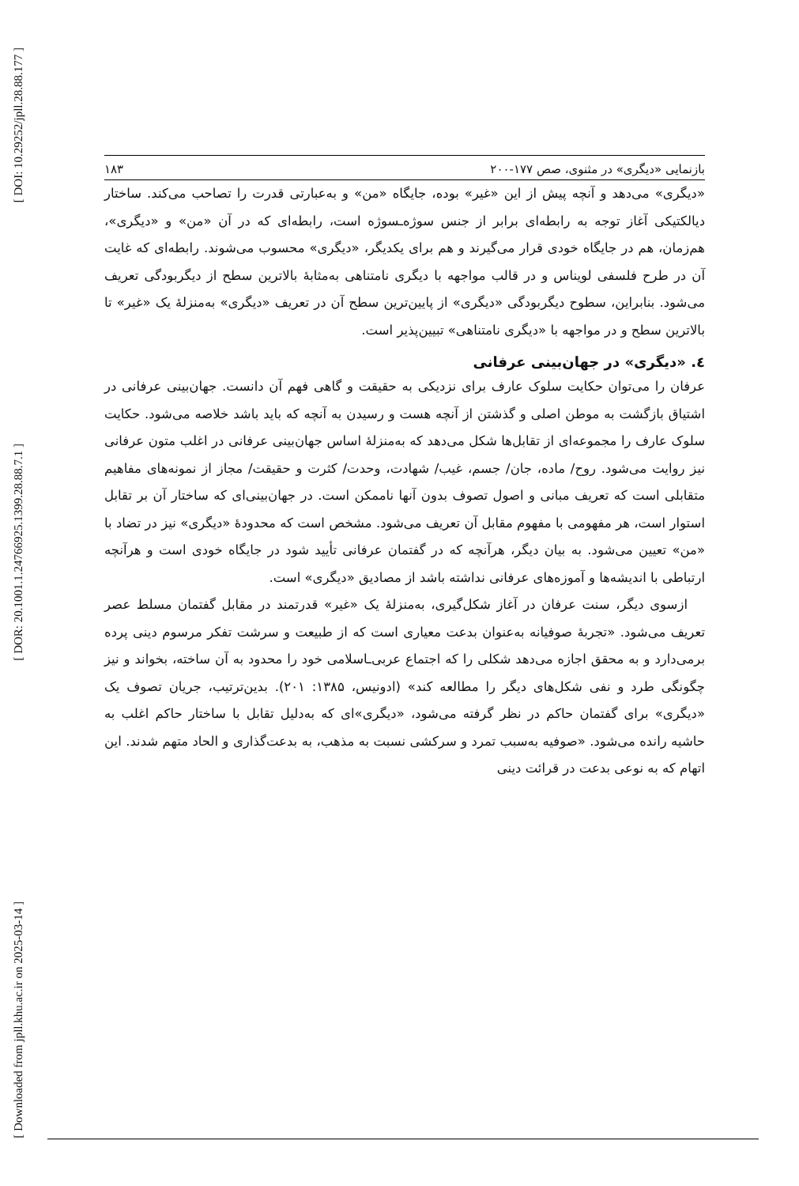[ DOI: 10.29252/jpll.28.88.177 ]
[ DOR: 20.1001.1.24766925.1399.28.88.7.1 ]
[ Downloaded from jpll.khu.ac.ir on 2025-03-14 ]
بازنمایی «دیگری» در مثنوی، صص ۱۷۷-۲۰۰ ۱۸۳
«دیگری» می‌دهد و آنچه پیش از این «غیر» بوده، جایگاه «من» و به‌عبارتی قدرت را تصاحب می‌کند. ساختار دیالکتیکی آغاز توجه به رابطه‌ای برابر از جنس سوژه‌ـسوژه است، رابطه‌ای که در آن «من» و «دیگری»، هم‌زمان، هم در جایگاه خودی قرار می‌گیرند و هم برای یکدیگر، «دیگری» محسوب می‌شوند. رابطه‌ای که غایت آن در طرح فلسفی لویناس و در قالب مواجهه با دیگری نامتناهی به‌مثابهٔ بالاترین سطح از دیگربودگی تعریف می‌شود. بنابراین، سطوح دیگربودگی «دیگری» از پایین‌ترین سطح آن در تعریف «دیگری» به‌منزلهٔ یک «غیر» تا بالاترین سطح و در مواجهه با «دیگری نامتناهی» تبیین‌پذیر است.
٤. «دیگری» در جهان‌بینی عرفانی
عرفان را می‌توان حکایت سلوک عارف برای نزدیکی به حقیقت و گاهی فهم آن دانست. جهان‌بینی عرفانی در اشتیاق بازگشت به موطن اصلی و گذشتن از آنچه هست و رسیدن به آنچه که باید باشد خلاصه می‌شود. حکایت سلوک عارف را مجموعه‌ای از تقابل‌ها شکل می‌دهد که به‌منزلهٔ اساس جهان‌بینی عرفانی در اغلب متون عرفانی نیز روایت می‌شود. روح/ ماده، جان/ جسم، غیب/ شهادت، وحدت/ کثرت و حقیقت/ مجاز از نمونه‌های مفاهیم متقابلی است که تعریف مبانی و اصول تصوف بدون آنها ناممکن است. در جهان‌بینی‌ای که ساختار آن بر تقابل استوار است، هر مفهومی با مفهوم مقابل آن تعریف می‌شود. مشخص است که محدودهٔ «دیگری» نیز در تضاد با «من» تعیین می‌شود. به بیان دیگر، هرآنچه که در گفتمان عرفانی تأیید شود در جایگاه خودی است و هرآنچه ارتباطی با اندیشه‌ها و آموزه‌های عرفانی نداشته باشد از مصادیق «دیگری» است.
ازسوی دیگر، سنت عرفان در آغاز شکل‌گیری، به‌منزلهٔ یک «غیر» قدرتمند در مقابل گفتمان مسلط عصر تعریف می‌شود. «تجربهٔ صوفیانه به‌عنوان بدعت معیاری است که از طبیعت و سرشت تفکر مرسوم دینی پرده برمی‌دارد و به محقق اجازه می‌دهد شکلی را که اجتماع عربی‌ـاسلامی خود را محدود به آن ساخته، بخواند و نیز چگونگی طرد و نفی شکل‌های دیگر را مطالعه کند» (ادونیس، ۱۳۸۵: ۲۰۱). بدین‌ترتیب، جریان تصوف یک «دیگری» برای گفتمان حاکم در نظر گرفته می‌شود، «دیگری»ای که به‌دلیل تقابل با ساختار حاکم اغلب به حاشیه رانده می‌شود. «صوفیه به‌سبب تمرد و سرکشی نسبت به مذهب، به بدعت‌گذاری و الحاد متهم شدند. این اتهام که به نوعی بدعت در قرائت دینی